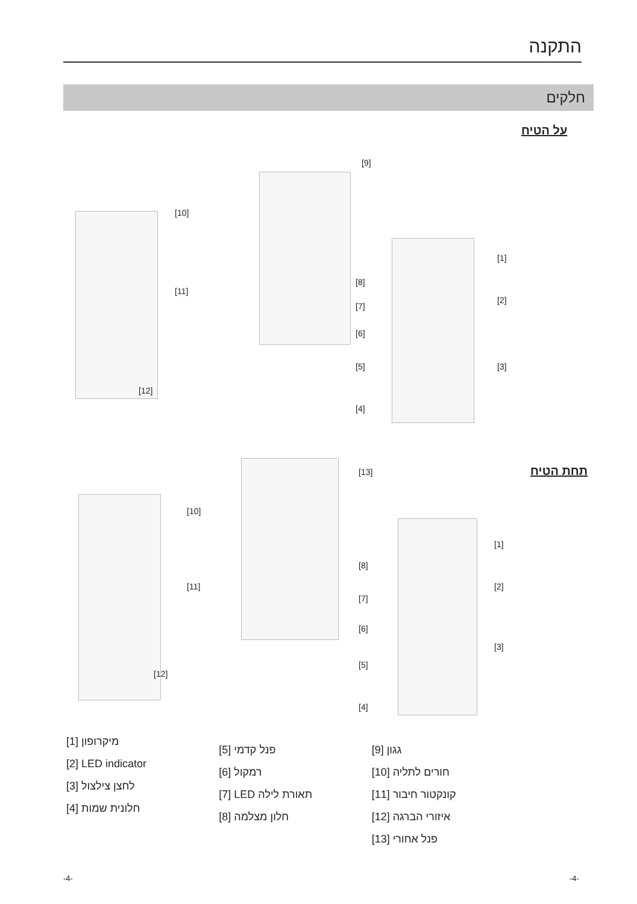התקנה
חלקים
על הטיח
[9]
[10]
[11]
[12]
[1]
[2]
[3]
[8]
[7]
[6]
[5]
[4]
תחת הטיח
[13]
[10]
[11]
[12]
[1]
[2]
[3]
[8]
[7]
[6]
[5]
[4]
[1] מיקרופון
[2] LED indicator
[3] לחצן צילצול
[4] חלונית שמות
[5] פנל קדמי
[6] רמקול
[7] LED תאורת לילה
[8] חלון מצלמה
[9] גגון
[10] חורים לתליה
[11] קונקטור חיבור
[12] איזורי הברגה
[13] פנל אחורי
-4- -4-